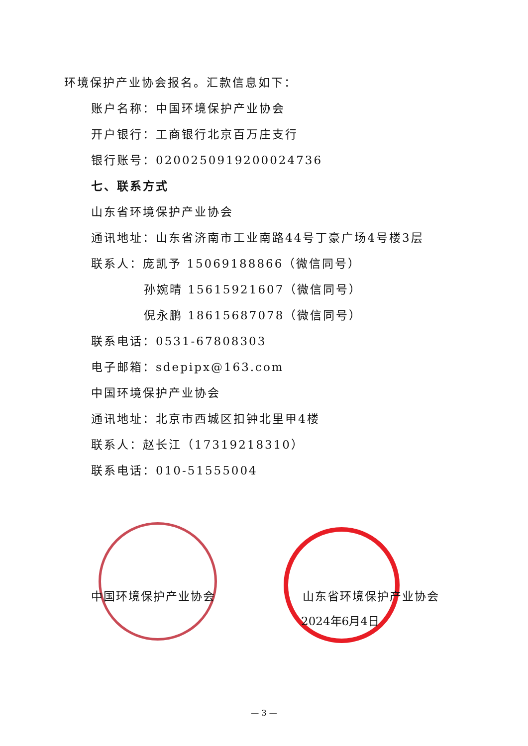环境保护产业协会报名。汇款信息如下：
账户名称：中国环境保护产业协会
开户银行：工商银行北京百万庄支行
银行账号：0200250919200024736
七、联系方式
山东省环境保护产业协会
通讯地址：山东省济南市工业南路44号丁豪广场4号楼3层
联系人：庞凯予 15069188866（微信同号）
孙婉晴 15615921607（微信同号）
倪永鹏 18615687078（微信同号）
联系电话：0531-67808303
电子邮箱：sdepipx@163.com
中国环境保护产业协会
通讯地址：北京市西城区扣钟北里甲4楼
联系人：赵长江（17319218310）
联系电话：010-51555004
中国环境保护产业协会 山东省环境保护产业协会
2024年6月4日
— 3 —